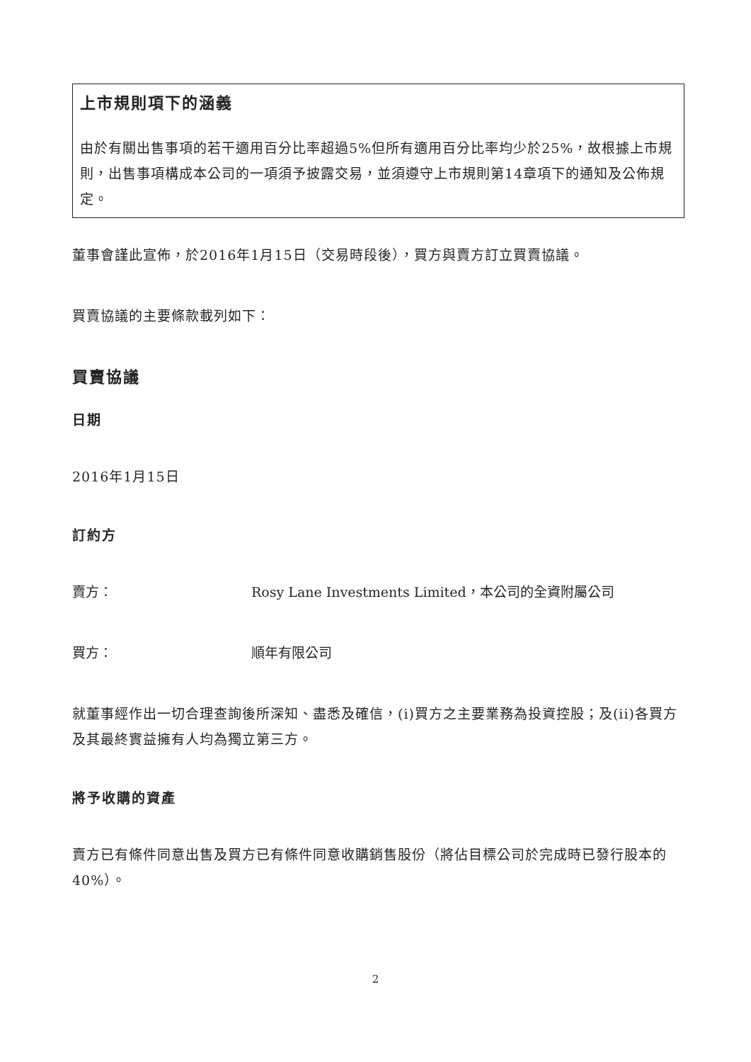上市規則項下的涵義
由於有關出售事項的若干適用百分比率超過5%但所有適用百分比率均少於25%，故根據上市規則，出售事項構成本公司的一項須予披露交易，並須遵守上市規則第14章項下的通知及公佈規定。
董事會謹此宣佈，於2016年1月15日（交易時段後），買方與賣方訂立買賣協議。
買賣協議的主要條款載列如下：
買賣協議
日期
2016年1月15日
訂約方
賣方： Rosy Lane Investments Limited，本公司的全資附屬公司
買方： 順年有限公司
就董事經作出一切合理查詢後所深知、盡悉及確信，(i)買方之主要業務為投資控股；及(ii)各買方及其最終實益擁有人均為獨立第三方。
將予收購的資產
賣方已有條件同意出售及買方已有條件同意收購銷售股份（將佔目標公司於完成時已發行股本的40%）。
2